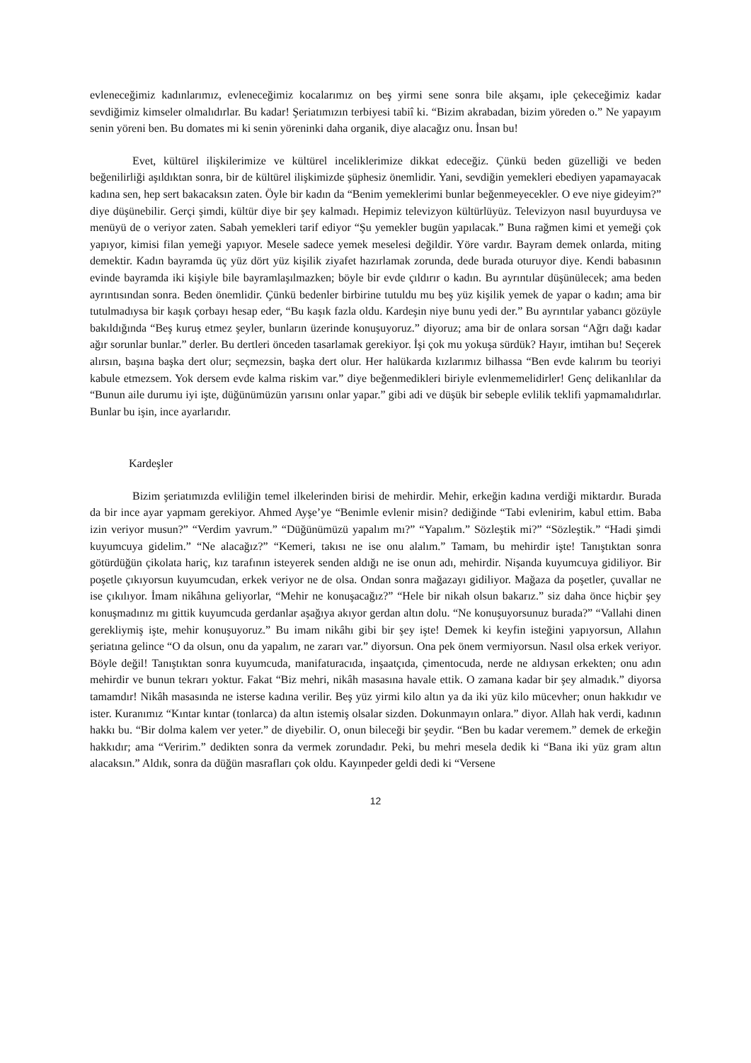evleneceğimiz kadınlarımız, evleneceğimiz kocalarımız on beş yirmi sene sonra bile akşamı, iple çekeceğimiz kadar sevdiğimiz kimseler olmalıdırlar. Bu kadar! Şeriatımızın terbiyesi tabiî ki. “Bizim akrabadan, bizim yöreden o.” Ne yapayım senin yöreni ben. Bu domates mi ki senin yöreninki daha organik, diye alacağız onu. İnsan bu!
Evet, kültürel ilişkilerimize ve kültürel inceliklerimize dikkat edeceğiz. Çünkü beden güzelliği ve beden beğenilirliği aşıldıktan sonra, bir de kültürel ilişkimizde şüphesiz önemlidir. Yani, sevdiğin yemekleri ebediyen yapamayacak kadına sen, hep sert bakacaksın zaten. Öyle bir kadın da “Benim yemeklerimi bunlar beğenmeyecekler. O eve niye gideyim?” diye düşünebilir. Gerçi şimdi, kültür diye bir şey kalmadı. Hepimiz televizyon kültürlüyüz. Televizyon nasıl buyurduysa ve menüyü de o veriyor zaten. Sabah yemekleri tarif ediyor “Şu yemekler bugün yapılacak.” Buna rağmen kimi et yemeği çok yapıyor, kimisi filan yemeği yapıyor. Mesele sadece yemek meselesi değildir. Yöre vardır. Bayram demek onlarda, miting demektir. Kadın bayramda üç yüz dört yüz kişilik ziyafet hazırlamak zorunda, dede burada oturuyor diye. Kendi babasının evinde bayramda iki kişiyle bile bayramlaşılmazken; böyle bir evde çıldırır o kadın. Bu ayrıntılar düşünülecek; ama beden ayrıntısından sonra. Beden önemlidir. Çünkü bedenler birbirine tutuldu mu beş yüz kişilik yemek de yapar o kadın; ama bir tutulmadıysa bir kaşık çorbayı hesap eder, “Bu kaşık fazla oldu. Kardeşin niye bunu yedi der.” Bu ayrıntılar yabancı gözüyle bakıldığında “Beş kuruş etmez şeyler, bunların üzerinde konuşuyoruz.” diyoruz; ama bir de onlara sorsan “Ağrı dağı kadar ağır sorunlar bunlar.” derler. Bu dertleri önceden tasarlamak gerekiyor. İşi çok mu yokuşa sürdük? Hayır, imtihan bu! Seçerek alırsın, başına başka dert olur; seçmezsin, başka dert olur. Her halükarda kızlarımız bilhassa “Ben evde kalırım bu teoriyi kabule etmezsem. Yok dersem evde kalma riskim var.” diye beğenmedikleri biriyle evlenmemelidirler! Genç delikanlılar da “Bunun aile durumu iyi işte, düğünümüzün yarısını onlar yapar.” gibi adi ve düşük bir sebeple evlilik teklifi yapmamalıdırlar. Bunlar bu işin, ince ayarlarıdır.
Kardeşler
Bizim şeriatımızda evliliğin temel ilkelerinden birisi de mehirdir. Mehir, erkeğin kadına verdiği miktardır. Burada da bir ince ayar yapmam gerekiyor. Ahmed Ayşe’ye “Benimle evlenir misin? dediğinde “Tabi evlenirim, kabul ettim. Baba izin veriyor musun?” “Verdim yavrum.” “Düğünümüzü yapalım mı?” “Yapalım.” Sözleştik mi?” “Sözleştik.” “Hadi şimdi kuyumcuya gidelim.” “Ne alacağız?” “Kemeri, takısı ne ise onu alalım.” Tamam, bu mehirdir işte! Tanıştıktan sonra götürdüğün çikolata hariç, kız tarafının isteyerek senden aldığı ne ise onun adı, mehirdir. Nişanda kuyumcuya gidiliyor. Bir poşetle çıkıyorsun kuyumcudan, erkek veriyor ne de olsa. Ondan sonra mağazayı gidiliyor. Mağaza da poşetler, çuvallar ne ise çıkılıyor. İmam nikâhına geliyorlar, “Mehir ne konuşacağız?” “Hele bir nikah olsun bakarız.” siz daha önce hiçbir şey konuşmadınız mı gittik kuyumcuda gerdanlar aşağıya akıyor gerdan altın dolu. “Ne konuşuyorsunuz burada?” “Vallahi dinen gerekliymiş işte, mehir konuşuyoruz.” Bu imam nikâhı gibi bir şey işte! Demek ki keyfin isteğini yapıyorsun, Allahın şeriatına gelince “O da olsun, onu da yapalım, ne zararı var.” diyorsun. Ona pek önem vermiyorsun. Nasıl olsa erkek veriyor. Böyle değil! Tanıştıktan sonra kuyumcuda, manifaturacıda, inşaatçıda, çimentocuda, nerde ne aldıysan erkekten; onu adın mehirdir ve bunun tekrarı yoktur. Fakat “Biz mehri, nikâh masasına havale ettik. O zamana kadar bir şey almadık.” diyorsa tamamdır! Nikâh masasında ne isterse kadına verilir. Beş yüz yirmi kilo altın ya da iki yüz kilo mücevher; onun hakkıdır ve ister. Kuranımız “Kıntar kıntar (tonlarca) da altın istemiş olsalar sizden. Dokunmayın onlara.” diyor. Allah hak verdi, kadının hakkı bu. “Bir dolma kalem ver yeter.” de diyebilir. O, onun bileceği bir şeydir. “Ben bu kadar veremem.” demek de erkeğin hakkıdır; ama “Veririm.” dedikten sonra da vermek zorundadır. Peki, bu mehri mesela dedik ki “Bana iki yüz gram altın alacaksın.” Aldık, sonra da düğün masrafları çok oldu. Kayınpeder geldi dedi ki “Versene
12